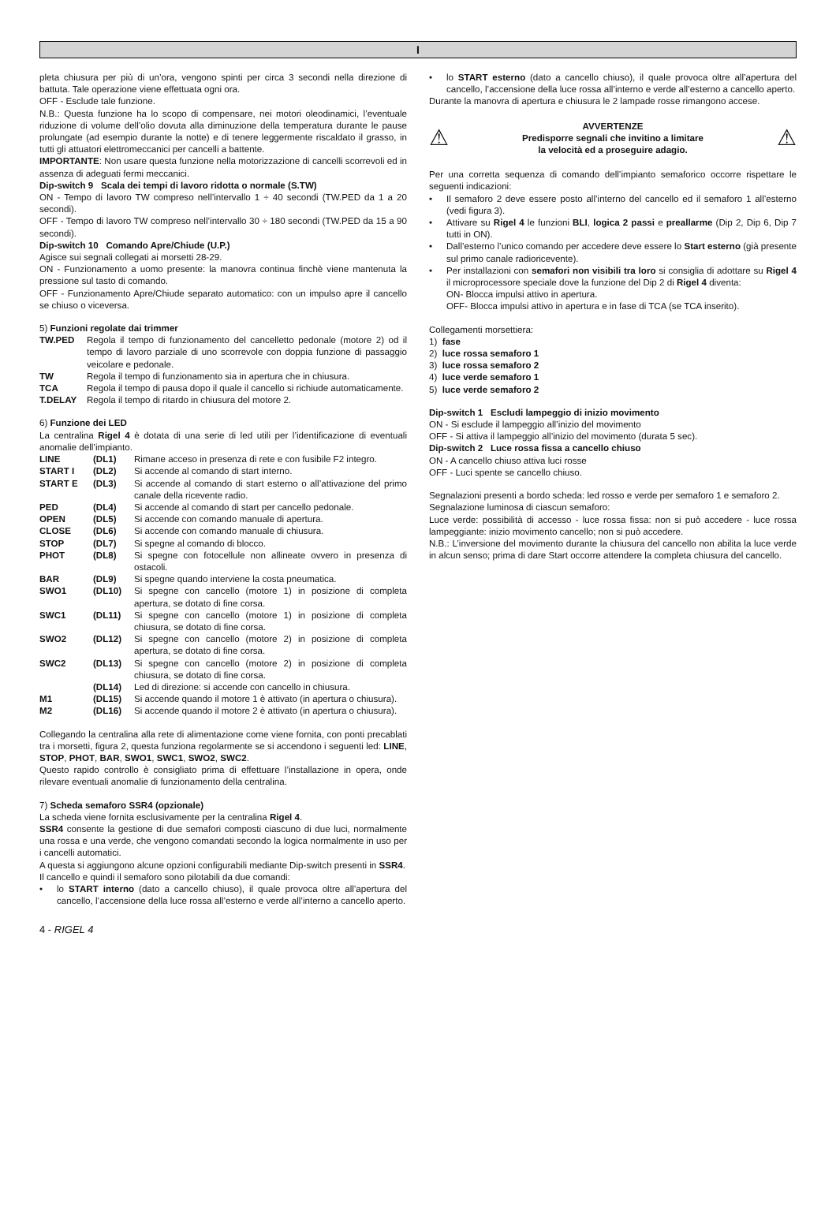I
pleta chiusura per più di un’ora, vengono spinti per circa 3 secondi nella direzione di battuta. Tale operazione viene effettuata ogni ora.
OFF - Esclude tale funzione.
N.B.: Questa funzione ha lo scopo di compensare, nei motori oleodinamici, l’eventuale riduzione di volume dell’olio dovuta alla diminuzione della temperatura durante le pause prolungate (ad esempio durante la notte) e di tenere leggermente riscaldato il grasso, in tutti gli attuatori elettromeccanici per cancelli a battente.
IMPORTANTE: Non usare questa funzione nella motorizzazione di cancelli scorrevoli ed in assenza di adeguati fermi meccanici.
Dip-switch 9 Scala dei tempi di lavoro ridotta o normale (S.TW)
ON - Tempo di lavoro TW compreso nell’intervallo 1 ÷ 40 secondi (TW.PED da 1 a 20 secondi).
OFF - Tempo di lavoro TW compreso nell’intervallo 30 ÷ 180 secondi (TW.PED da 15 a 90 secondi).
Dip-switch 10 Comando Apre/Chiude (U.P.)
Agisce sui segnali collegati ai morsetti 28-29.
ON - Funzionamento a uomo presente: la manovra continua finchè viene mantenuta la pressione sul tasto di comando.
OFF - Funzionamento Apre/Chiude separato automatico: con un impulso apre il cancello se chiuso o viceversa.
5) Funzioni regolate dai trimmer
TW.PED Regola il tempo di funzionamento del cancelletto pedonale (motore 2) od il tempo di lavoro parziale di uno scorrevole con doppia funzione di passaggio veicolare e pedonale. TW Regola il tempo di funzionamento sia in apertura che in chiusura. TCA Regola il tempo di pausa dopo il quale il cancello si richiude automaticamente. T.DELAY Regola il tempo di ritardo in chiusura del motore 2.
6) Funzione dei LED
La centralina Rigel 4 è dotata di una serie di led utili per l’identificazione di eventuali anomalie dell’impianto.
LINE (DL1) Rimane acceso in presenza di rete e con fusibile F2 integro. START I (DL2) Si accende al comando di start interno. START E (DL3) Si accende al comando di start esterno o all’attivazione del primo canale della ricevente radio. PED (DL4) Si accende al comando di start per cancello pedonale. OPEN (DL5) Si accende con comando manuale di apertura. CLOSE (DL6) Si accende con comando manuale di chiusura. STOP (DL7) Si spegne al comando di blocco. PHOT (DL8) Si spegne con fotocellule non allineate ovvero in presenza di ostacoli. BAR (DL9) Si spegne quando interviene la costa pneumatica. SWO1 (DL10) Si spegne con cancello (motore 1) in posizione di completa apertura, se dotato di fine corsa. SWC1 (DL11) Si spegne con cancello (motore 1) in posizione di completa chiusura, se dotato di fine corsa. SWO2 (DL12) Si spegne con cancello (motore 2) in posizione di completa apertura, se dotato di fine corsa. SWC2 (DL13) Si spegne con cancello (motore 2) in posizione di completa chiusura, se dotato di fine corsa. (DL14) Led di direzione: si accende con cancello in chiusura. M1 (DL15) Si accende quando il motore 1 è attivato (in apertura o chiusura). M2 (DL16) Si accende quando il motore 2 è attivato (in apertura o chiusura).
Collegando la centralina alla rete di alimentazione come viene fornita, con ponti precablati tra i morsetti, figura 2, questa funziona regolarmente se si accendono i seguenti led: LINE, STOP, PHOT, BAR, SWO1, SWC1, SWO2, SWC2.
Questo rapido controllo è consigliato prima di effettuare l’installazione in opera, onde rilevare eventuali anomalie di funzionamento della centralina.
7) Scheda semaforo SSR4 (opzionale)
La scheda viene fornita esclusivamente per la centralina Rigel 4.
SSR4 consente la gestione di due semafori composti ciascuno di due luci, normalmente una rossa e una verde, che vengono comandati secondo la logica normalmente in uso per i cancelli automatici.
A questa si aggiungono alcune opzioni configurabili mediante Dip-switch presenti in SSR4.
Il cancello e quindi il semaforo sono pilotabili da due comandi:
• lo START interno (dato a cancello chiuso), il quale provoca oltre all’apertura del cancello, l’accensione della luce rossa all’esterno e verde all’interno a cancello aperto.
• lo START esterno (dato a cancello chiuso), il quale provoca oltre all’apertura del cancello, l’accensione della luce rossa all’interno e verde all’esterno a cancello aperto.
Durante la manovra di apertura e chiusura le 2 lampade rosse rimangono accese.
⚠
AVVERTENZE
Predisporre segnali che invitino a limitare
la velocità ed a proseguire adagio.
⚠
Per una corretta sequenza di comando dell’impianto semaforico occorre rispettare le seguenti indicazioni:
• Il semaforo 2 deve essere posto all’interno del cancello ed il semaforo 1 all’esterno (vedi figura 3).
• Attivare su Rigel 4 le funzioni BLI, logica 2 passi e preallarme (Dip 2, Dip 6, Dip 7 tutti in ON).
• Dall’esterno l’unico comando per accedere deve essere lo Start esterno (già presente sul primo canale radioricevente).
• Per installazioni con semafori non visibili tra loro si consiglia di adottare su Rigel 4 il microprocessore speciale dove la funzione del Dip 2 di Rigel 4 diventa:
ON- Blocca impulsi attivo in apertura.
OFF- Blocca impulsi attivo in apertura e in fase di TCA (se TCA inserito).
Collegamenti morsettiera:
1) fase
2) luce rossa semaforo 1
3) luce rossa semaforo 2
4) luce verde semaforo 1
5) luce verde semaforo 2
Dip-switch 1 Escludi lampeggio di inizio movimento
ON - Si esclude il lampeggio all’inizio del movimento
OFF - Si attiva il lampeggio all’inizio del movimento (durata 5 sec).
Dip-switch 2 Luce rossa fissa a cancello chiuso
ON - A cancello chiuso attiva luci rosse
OFF - Luci spente se cancello chiuso.
Segnalazioni presenti a bordo scheda: led rosso e verde per semaforo 1 e semaforo 2.
Segnalazione luminosa di ciascun semaforo:
Luce verde: possibilità di accesso - luce rossa fissa: non si può accedere - luce rossa lampeggiante: inizio movimento cancello; non si può accedere.
N.B.: L’inversione del movimento durante la chiusura del cancello non abilita la luce verde in alcun senso; prima di dare Start occorre attendere la completa chiusura del cancello.
4 - RIGEL 4